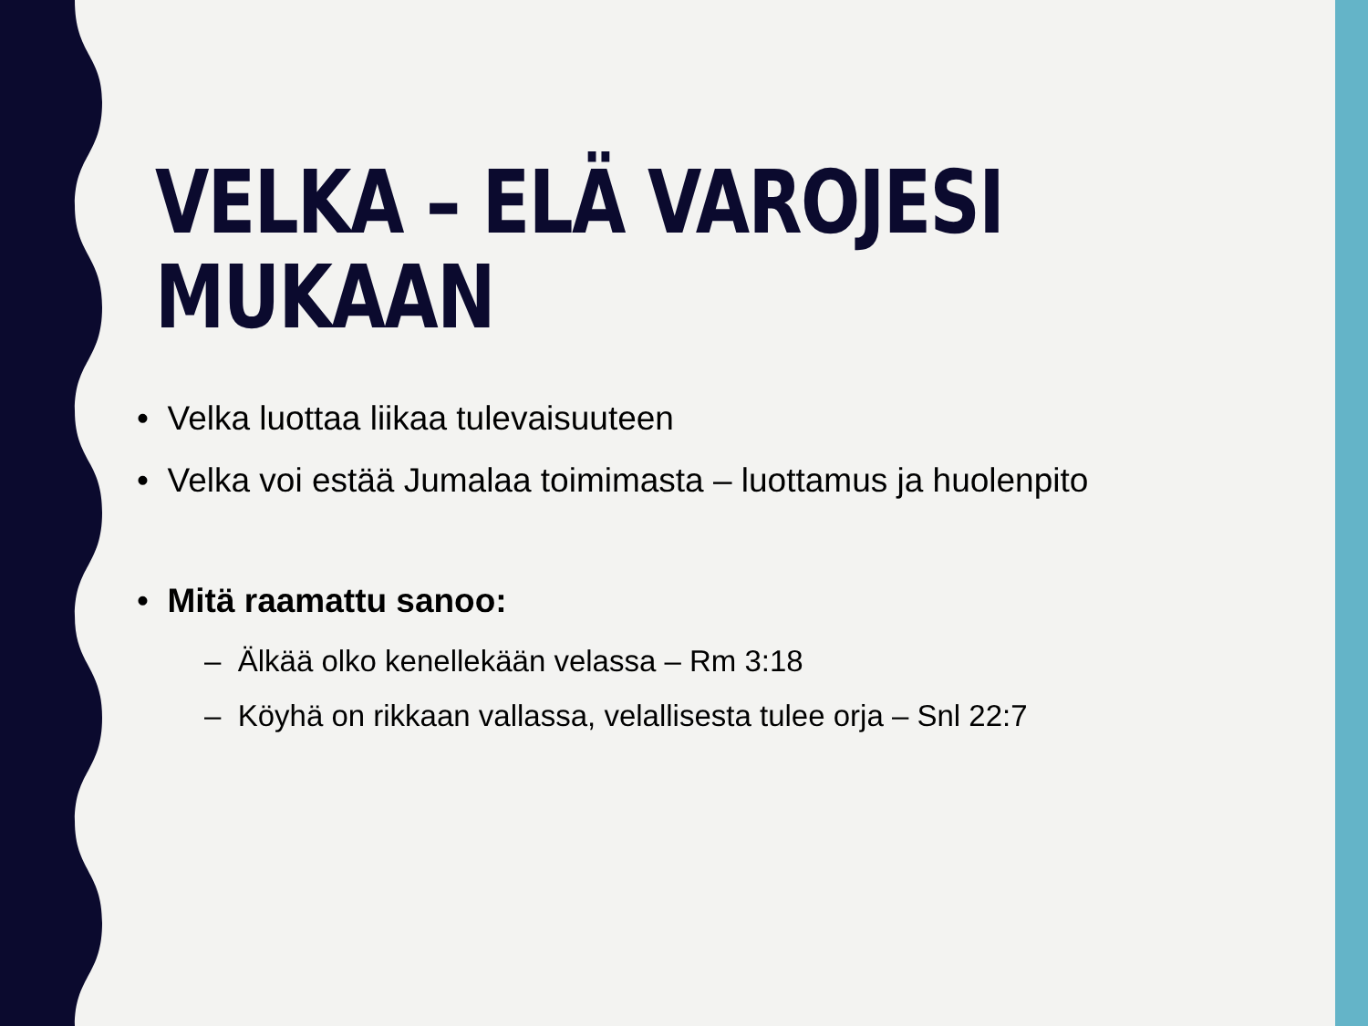VELKA – ELÄ VAROJESI
MUKAAN
• Velka luottaa liikaa tulevaisuuteen
• Velka voi estää Jumalaa toimimasta – luottamus ja huolenpito
• Mitä raamattu sanoo:
– Älkää olko kenellekään velassa – Rm 3:18
– Köyhä on rikkaan vallassa, velallisesta tulee orja – Snl 22:7